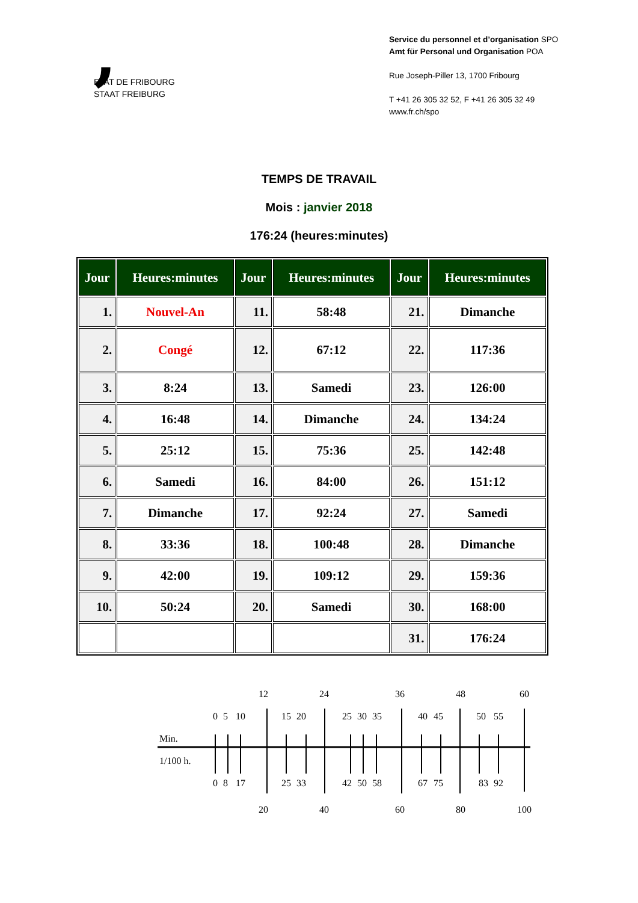,
ETAT DE FRIBOURG
STAAT FREIBURG
Service du personnel et d’organisation SPO
Amt für Personal und Organisation POA
Rue Joseph-Piller 13, 1700 Fribourg
T +41 26 305 32 52, F +41 26 305 32 49
www.fr.ch/spo
TEMPS DE TRAVAIL
Mois : janvier 2018
176:24 (heures:minutes)
| Jour | Heures:minutes | Jour | Heures:minutes | Jour | Heures:minutes |
| --- | --- | --- | --- | --- | --- |
| 1. | Nouvel-An | 11. | 58:48 | 21. | Dimanche |
| 2. | Congé | 12. | 67:12 | 22. | 117:36 |
| 3. | 8:24 | 13. | Samedi | 23. | 126:00 |
| 4. | 16:48 | 14. | Dimanche | 24. | 134:24 |
| 5. | 25:12 | 15. | 75:36 | 25. | 142:48 |
| 6. | Samedi | 16. | 84:00 | 26. | 151:12 |
| 7. | Dimanche | 17. | 92:24 | 27. | Samedi |
| 8. | 33:36 | 18. | 100:48 | 28. | Dimanche |
| 9. | 42:00 | 19. | 109:12 | 29. | 159:36 |
| 10. | 50:24 | 20. | Samedi | 30. | 168:00 |
| | | | | 31. | 176:24 |
12
24
36
48
60
0
5
10
15
20
25
30
35
40
45
50
55
0
8
17
25
33
42
50
58
67
75
83
92
20
40
60
80
100
Min.
1/100 h.